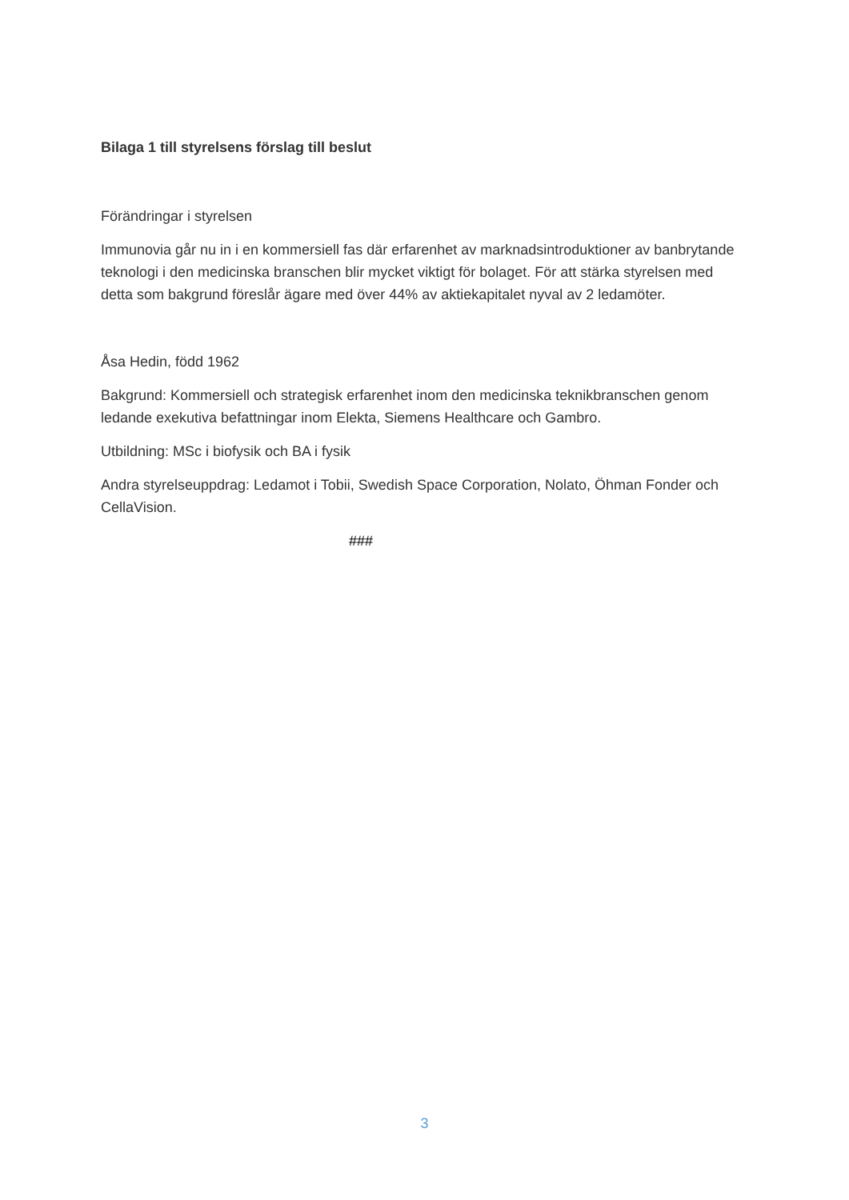Bilaga 1 till styrelsens förslag till beslut
Förändringar i styrelsen
Immunovia går nu in i en kommersiell fas där erfarenhet av marknadsintroduktioner av banbrytande teknologi i den medicinska branschen blir mycket viktigt för bolaget. För att stärka styrelsen med detta som bakgrund föreslår ägare med över 44% av aktiekapitalet nyval av 2 ledamöter.
Åsa Hedin, född 1962
Bakgrund: Kommersiell och strategisk erfarenhet inom den medicinska teknikbranschen genom ledande exekutiva befattningar inom Elekta, Siemens Healthcare och Gambro.
Utbildning: MSc i biofysik och BA i fysik
Andra styrelseuppdrag: Ledamot i Tobii, Swedish Space Corporation, Nolato, Öhman Fonder och CellaVision.
###
3